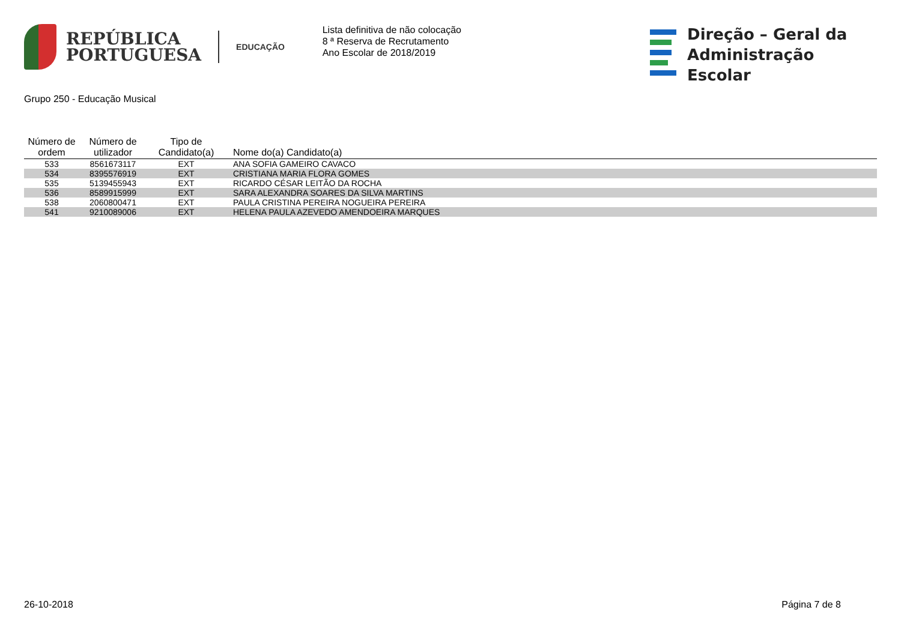REPÚBLICA
PORTUGUESA
EDUCAÇÃO
Lista definitiva de não colocação
8 ª Reserva de Recrutamento
Ano Escolar de 2018/2019
Direção – Geral da
Administração Escolar
Grupo 250 - Educação Musical
| Número de ordem | Número de utilizador | Tipo de Candidato(a) | Nome do(a) Candidato(a) |
| --- | --- | --- | --- |
| 533 | 8561673117 | EXT | ANA SOFIA GAMEIRO CAVACO |
| 534 | 8395576919 | EXT | CRISTIANA MARIA FLORA GOMES |
| 535 | 5139455943 | EXT | RICARDO CÉSAR LEITÃO DA ROCHA |
| 536 | 8589915999 | EXT | SARA ALEXANDRA SOARES DA SILVA MARTINS |
| 538 | 2060800471 | EXT | PAULA CRISTINA PEREIRA NOGUEIRA PEREIRA |
| 541 | 9210089006 | EXT | HELENA PAULA AZEVEDO AMENDOEIRA MARQUES |
26-10-2018 Página 7 de 8